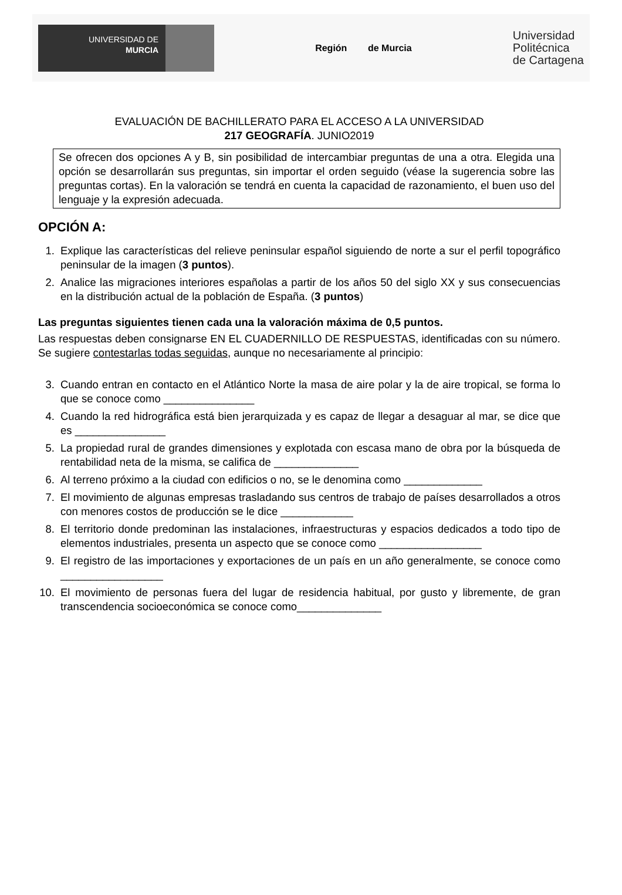UNIVERSIDAD DE
MURCIA
Región de Murcia
Universidad
Politécnica
de Cartagena
EVALUACIÓN DE BACHILLERATO PARA EL ACCESO A LA UNIVERSIDAD
217 GEOGRAFÍA. JUNIO2019
Se ofrecen dos opciones A y B, sin posibilidad de intercambiar preguntas de una a otra. Elegida una opción se desarrollarán sus preguntas, sin importar el orden seguido (véase la sugerencia sobre las preguntas cortas). En la valoración se tendrá en cuenta la capacidad de razonamiento, el buen uso del lenguaje y la expresión adecuada.
OPCIÓN A:
1. Explique las características del relieve peninsular español siguiendo de norte a sur el perfil topográfico peninsular de la imagen (3 puntos).
2. Analice las migraciones interiores españolas a partir de los años 50 del siglo XX y sus consecuencias en la distribución actual de la población de España. (3 puntos)
Las preguntas siguientes tienen cada una la valoración máxima de 0,5 puntos.
Las respuestas deben consignarse EN EL CUADERNILLO DE RESPUESTAS, identificadas con su número. Se sugiere contestarlas todas seguidas, aunque no necesariamente al principio:
3. Cuando entran en contacto en el Atlántico Norte la masa de aire polar y la de aire tropical, se forma lo que se conoce como _______________
4. Cuando la red hidrográfica está bien jerarquizada y es capaz de llegar a desaguar al mar, se dice que es _______________
5. La propiedad rural de grandes dimensiones y explotada con escasa mano de obra por la búsqueda de rentabilidad neta de la misma, se califica de ______________
6. Al terreno próximo a la ciudad con edificios o no, se le denomina como _____________
7. El movimiento de algunas empresas trasladando sus centros de trabajo de países desarrollados a otros con menores costos de producción se le dice ____________
8. El territorio donde predominan las instalaciones, infraestructuras y espacios dedicados a todo tipo de elementos industriales, presenta un aspecto que se conoce como _________________
9. El registro de las importaciones y exportaciones de un país en un año generalmente, se conoce como _________________
10. El movimiento de personas fuera del lugar de residencia habitual, por gusto y libremente, de gran transcendencia socioeconómica se conoce como______________